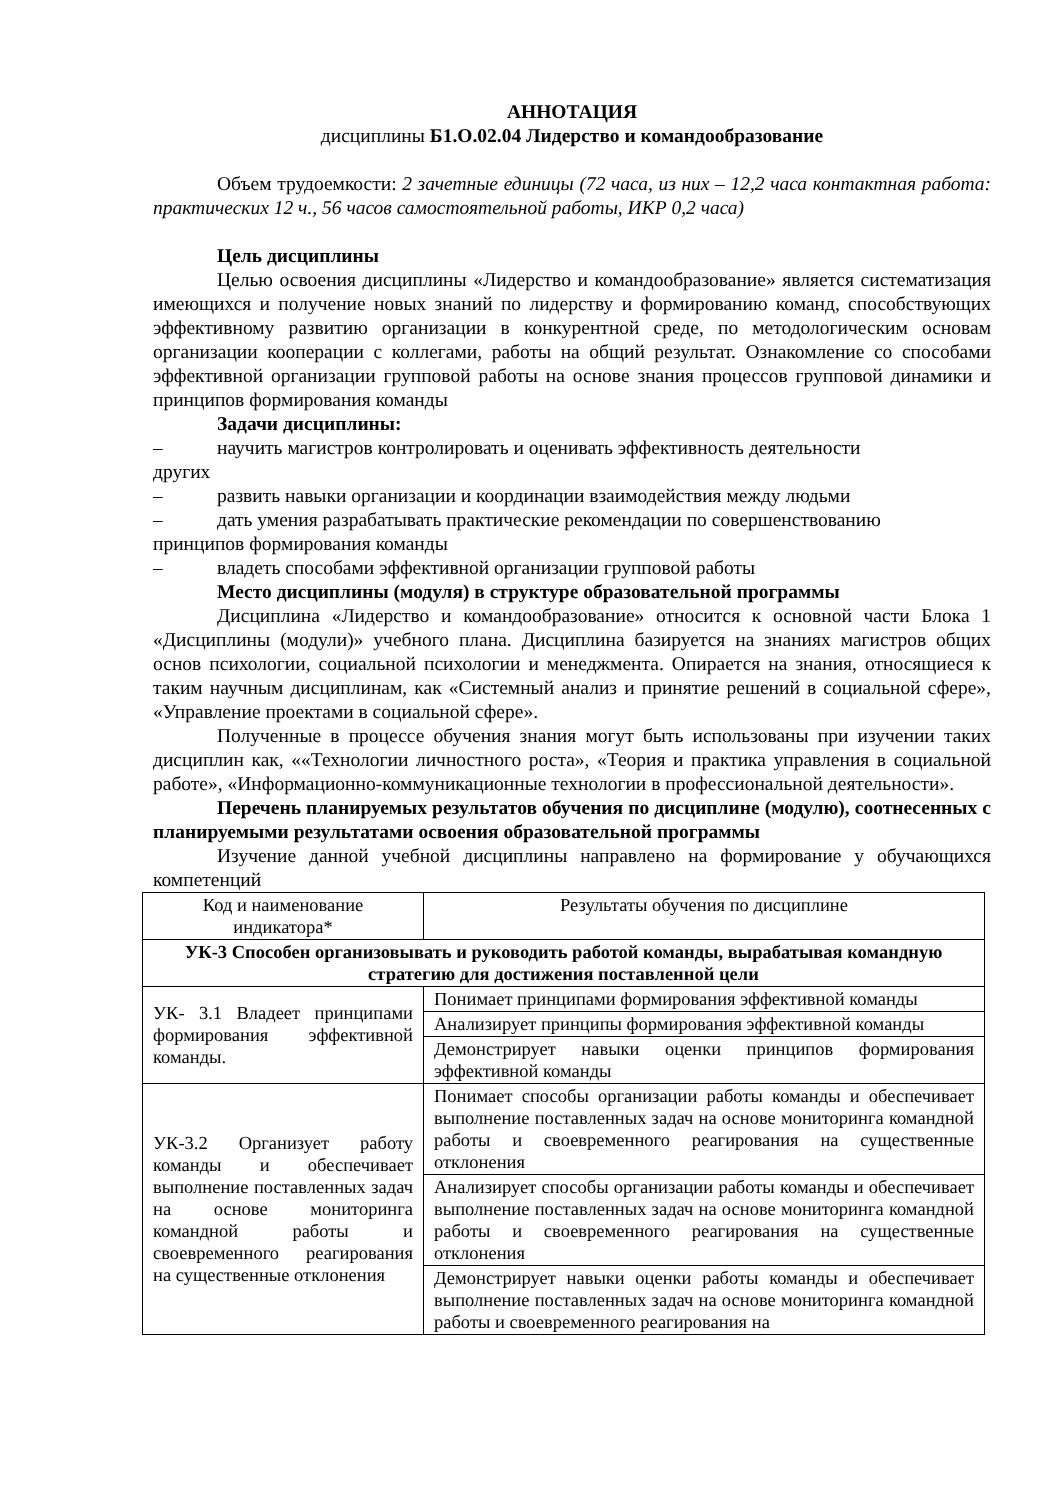АННОТАЦИЯ
дисциплины Б1.О.02.04 Лидерство и командообразование
Объем трудоемкости: 2 зачетные единицы (72 часа, из них – 12,2 часа контактная работа: практических 12 ч., 56 часов самостоятельной работы, ИКР 0,2 часа)
Цель дисциплины
Целью освоения дисциплины «Лидерство и командообразование» является систематизация имеющихся и получение новых знаний по лидерству и формированию команд, способствующих эффективному развитию организации в конкурентной среде, по методологическим основам организации кооперации с коллегами, работы на общий результат. Ознакомление со способами эффективной организации групповой работы на основе знания процессов групповой динамики и принципов формирования команды
Задачи дисциплины:
– научить магистров контролировать и оценивать эффективность деятельности
других
– развить навыки организации и координации взаимодействия между людьми
– дать умения разрабатывать практические рекомендации по совершенствованию
принципов формирования команды
– владеть способами эффективной организации групповой работы
Место дисциплины (модуля) в структуре образовательной программы
Дисциплина «Лидерство и командообразование» относится к основной части Блока 1 «Дисциплины (модули)» учебного плана. Дисциплина базируется на знаниях магистров общих основ психологии, социальной психологии и менеджмента. Опирается на знания, относящиеся к таким научным дисциплинам, как «Системный анализ и принятие решений в социальной сфере», «Управление проектами в социальной сфере».
Полученные в процессе обучения знания могут быть использованы при изучении таких дисциплин как, ««Технологии личностного роста», «Теория и практика управления в социальной работе», «Информационно-коммуникационные технологии в профессиональной деятельности».
Перечень планируемых результатов обучения по дисциплине (модулю), соотнесенных с планируемыми результатами освоения образовательной программы
Изучение данной учебной дисциплины направлено на формирование у обучающихся компетенций
| Код и наименование индикатора* | Результаты обучения по дисциплине |
| УК-3 Способен организовывать и руководить работой команды, вырабатывая командную стратегию для достижения поставленной цели | |
| УК- 3.1 Владеет принципами формирования эффективной команды. | Понимает принципами формирования эффективной команды |
| | Анализирует принципы формирования эффективной команды |
| | Демонстрирует навыки оценки принципов формирования эффективной команды |
| УК-3.2 Организует работу команды и обеспечивает выполнение поставленных задач на основе мониторинга командной работы и своевременного реагирования на существенные отклонения | Понимает способы организации работы команды и обеспечивает выполнение поставленных задач на основе мониторинга командной работы и своевременного реагирования на существенные отклонения |
| | Анализирует способы организации работы команды и обеспечивает выполнение поставленных задач на основе мониторинга командной работы и своевременного реагирования на существенные отклонения |
| | Демонстрирует навыки оценки работы команды и обеспечивает выполнение поставленных задач на основе мониторинга командной работы и своевременного реагирования на |